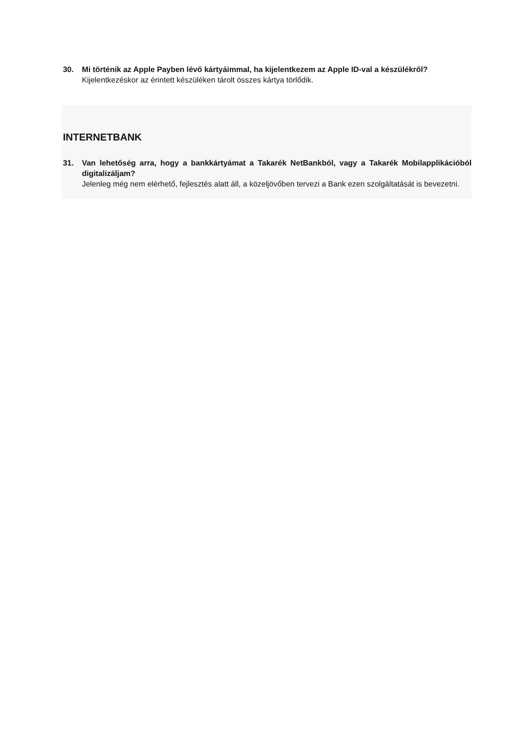30. Mi történik az Apple Payben lévő kártyáimmal, ha kijelentkezem az Apple ID-val a készülékről?
Kijelentkezéskor az érintett készüléken tárolt összes kártya törlődik.
INTERNETBANK
31. Van lehetőség arra, hogy a bankkártyámat a Takarék NetBankból, vagy a Takarék Mobilapplikációból digitalizáljam?
Jelenleg még nem elérhető, fejlesztés alatt áll, a közeljövőben tervezi a Bank ezen szolgáltatását is bevezetni.